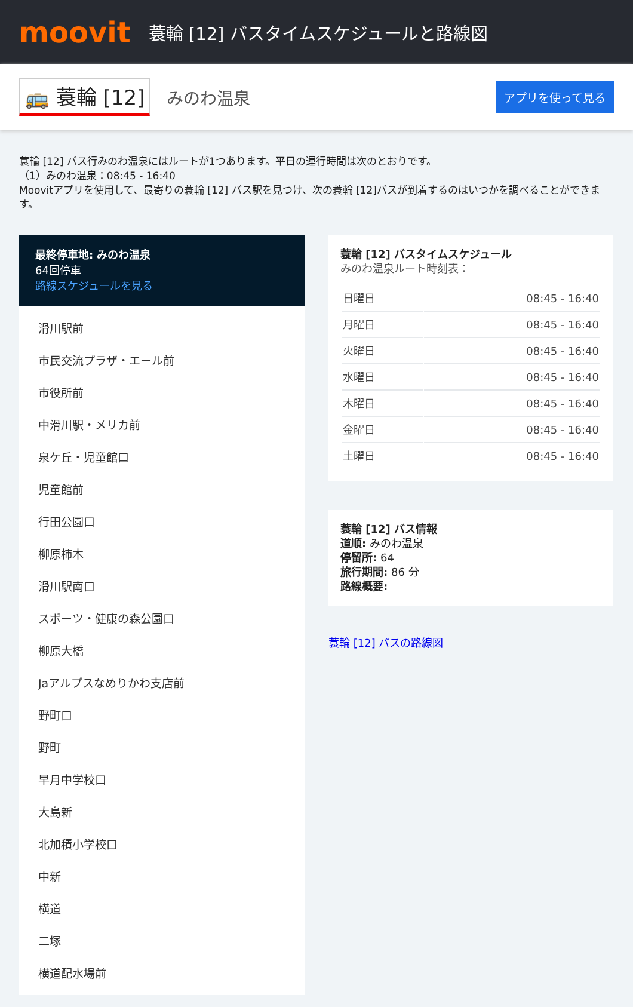moovit
蓑輪 [12] バスタイムスケジュールと路線図
🚌 蓑輪 [12]
みのわ温泉
アプリを使って見る
蓑輪 [12] バス行みのわ温泉にはルートが1つあります。平日の運行時間は次のとおりです。
（1）みのわ温泉：08:45 - 16:40
Moovitアプリを使用して、最寄りの蓑輪 [12] バス駅を見つけ、次の蓑輪 [12]バスが到着するのはいつかを調べることができます。
最終停車地: みのわ温泉
64回停車
路線スケジュールを見る
滑川駅前
市民交流プラザ・エール前
市役所前
中滑川駅・メリカ前
泉ケ丘・児童館口
児童館前
行田公園口
柳原柿木
滑川駅南口
スポーツ・健康の森公園口
柳原大橋
Jaアルプスなめりかわ支店前
野町口
野町
早月中学校口
大島新
北加積小学校口
中新
横道
二塚
横道配水場前
蓑輪 [12] バスタイムスケジュール
みのわ温泉ルート時刻表：
| 日曜日 | 08:45 - 16:40 |
| 月曜日 | 08:45 - 16:40 |
| 火曜日 | 08:45 - 16:40 |
| 水曜日 | 08:45 - 16:40 |
| 木曜日 | 08:45 - 16:40 |
| 金曜日 | 08:45 - 16:40 |
| 土曜日 | 08:45 - 16:40 |
蓑輪 [12] バス情報
道順: みのわ温泉
停留所: 64
旅行期間: 86 分
路線概要:
蓑輪 [12] バスの路線図